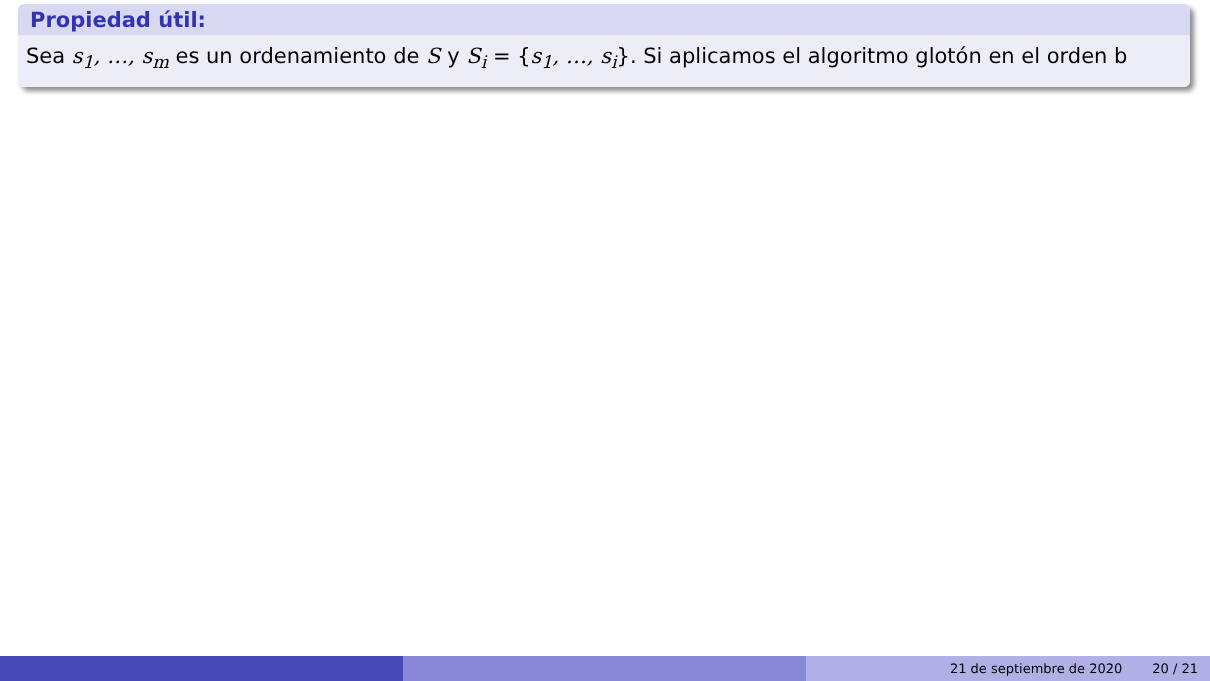Propiedad útil:
Sea s<sub>1</sub>, …, s<sub>m</sub> es un ordenamiento de S y S<sub>i</sub> = {s<sub>1</sub>, …, s<sub>i</sub>}. Si aplicamos el algoritmo glotón en el orden b
21 de septiembre de 2020 20 / 21